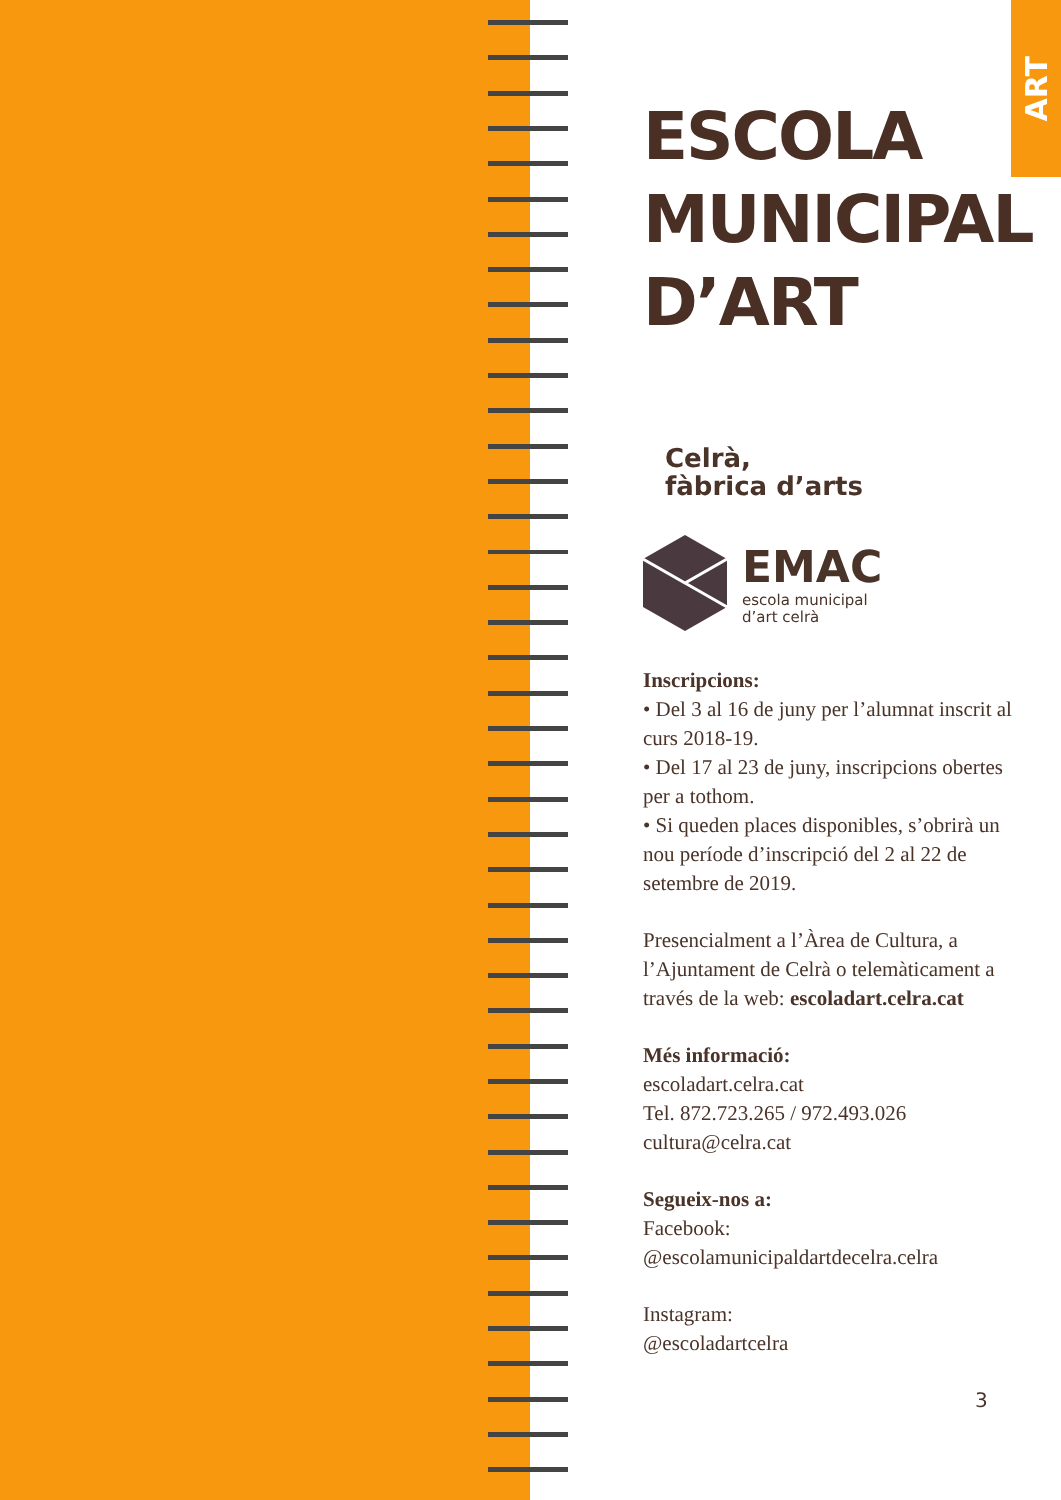ART
ESCOLA
MUNICIPAL
D’ART
Celrà,
fàbrica d’arts
EMAC
escola municipal
d’art celrà
Inscripcions:
• Del 3 al 16 de juny per l’alumnat inscrit al curs 2018-19.
• Del 17 al 23 de juny, inscripcions obertes per a tothom.
• Si queden places disponibles, s’obrirà un nou període d’inscripció del 2 al 22 de setembre de 2019.
Presencialment a l’Àrea de Cultura, a l’Ajuntament de Celrà o telemàticament a través de la web: escoladart.celra.cat
Més informació:
escoladart.celra.cat
Tel. 872.723.265 / 972.493.026
cultura@celra.cat
Segueix-nos a:
Facebook:
@escolamunicipaldartdecelra.celra
Instagram:
@escoladartcelra
3